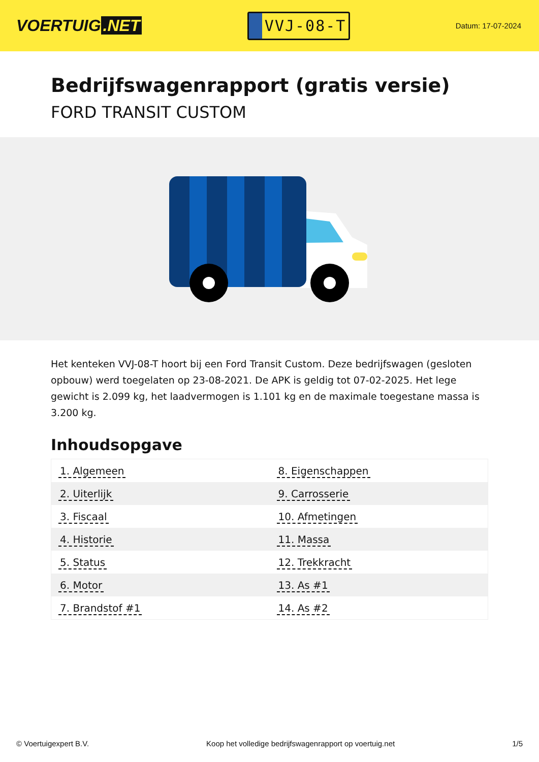VOERTUIG.NET
VVJ-08-T
Datum: 17-07-2024
Bedrijfswagenrapport (gratis versie)
FORD TRANSIT CUSTOM
Het kenteken VVJ-08-T hoort bij een Ford Transit Custom. Deze bedrijfswagen (gesloten opbouw) werd toegelaten op 23-08-2021. De APK is geldig tot 07-02-2025. Het lege gewicht is 2.099 kg, het laadvermogen is 1.101 kg en de maximale toegestane massa is 3.200 kg.
Inhoudsopgave
| 1. Algemeen | 8. Eigenschappen |
| 2. Uiterlijk | 9. Carrosserie |
| 3. Fiscaal | 10. Afmetingen |
| 4. Historie | 11. Massa |
| 5. Status | 12. Trekkracht |
| 6. Motor | 13. As #1 |
| 7. Brandstof #1 | 14. As #2 |
© Voertuigexpert B.V. Koop het volledige bedrijfswagenrapport op voertuig.net 1/5